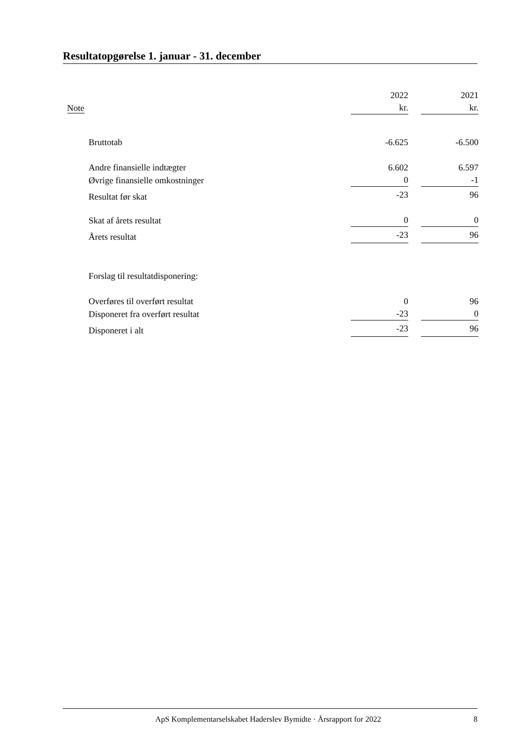Resultatopgørelse 1. januar - 31. december
| | | 2022 | | 2021 |
| --- | --- | --- | --- | --- |
| Note | | kr. | | kr. |
| | Bruttotab | -6.625 | | -6.500 |
| | Andre finansielle indtægter | 6.602 | | 6.597 |
| | Øvrige finansielle omkostninger | 0 | | -1 |
| | Resultat før skat | -23 | | 96 |
| | Skat af årets resultat | 0 | | 0 |
| | Årets resultat | -23 | | 96 |
| | Forslag til resultatdisponering: | | | |
| | Overføres til overført resultat | 0 | | 96 |
| | Disponeret fra overført resultat | -23 | | 0 |
| | Disponeret i alt | -23 | | 96 |
ApS Komplementarselskabet Haderslev Bymidte · Årsrapport for 2022 8